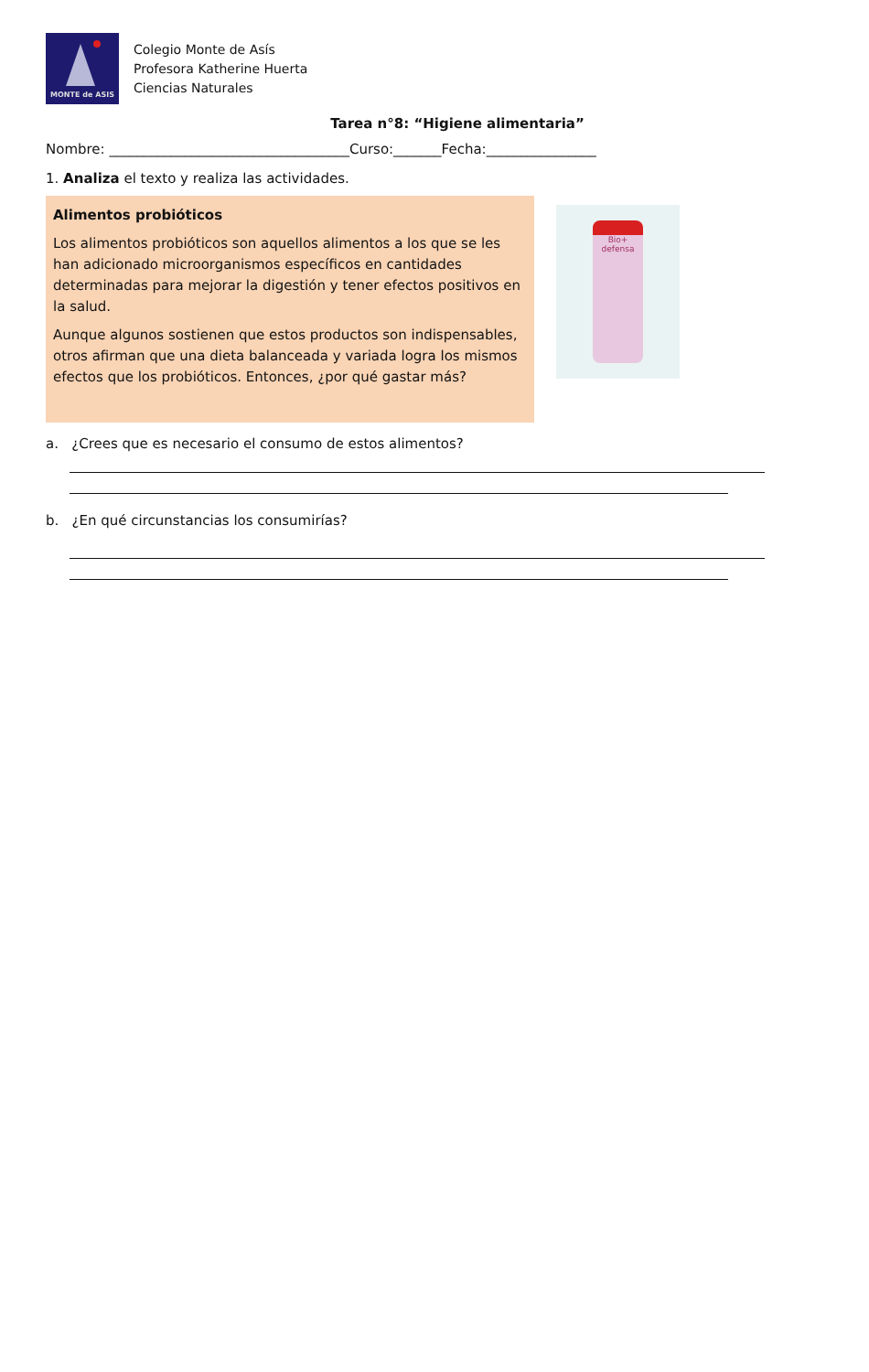MONTE de ASIS
Colegio Monte de Asís
Profesora Katherine Huerta
Ciencias Naturales
Tarea n°8: “Higiene alimentaria”
Nombre: ___________________________________Curso:_______Fecha:________________
1. Analiza el texto y realiza las actividades.
Alimentos probióticos
Los alimentos probióticos son aquellos alimentos a los que se les han adicionado microorganismos específicos en cantidades determinadas para mejorar la digestión y tener efectos positivos en la salud.
Aunque algunos sostienen que estos productos son indispensables, otros afirman que una dieta balanceada y variada logra los mismos efectos que los probióticos. Entonces, ¿por qué gastar más?
Bio+ defensa
a. ¿Crees que es necesario el consumo de estos alimentos?
b. ¿En qué circunstancias los consumirías?